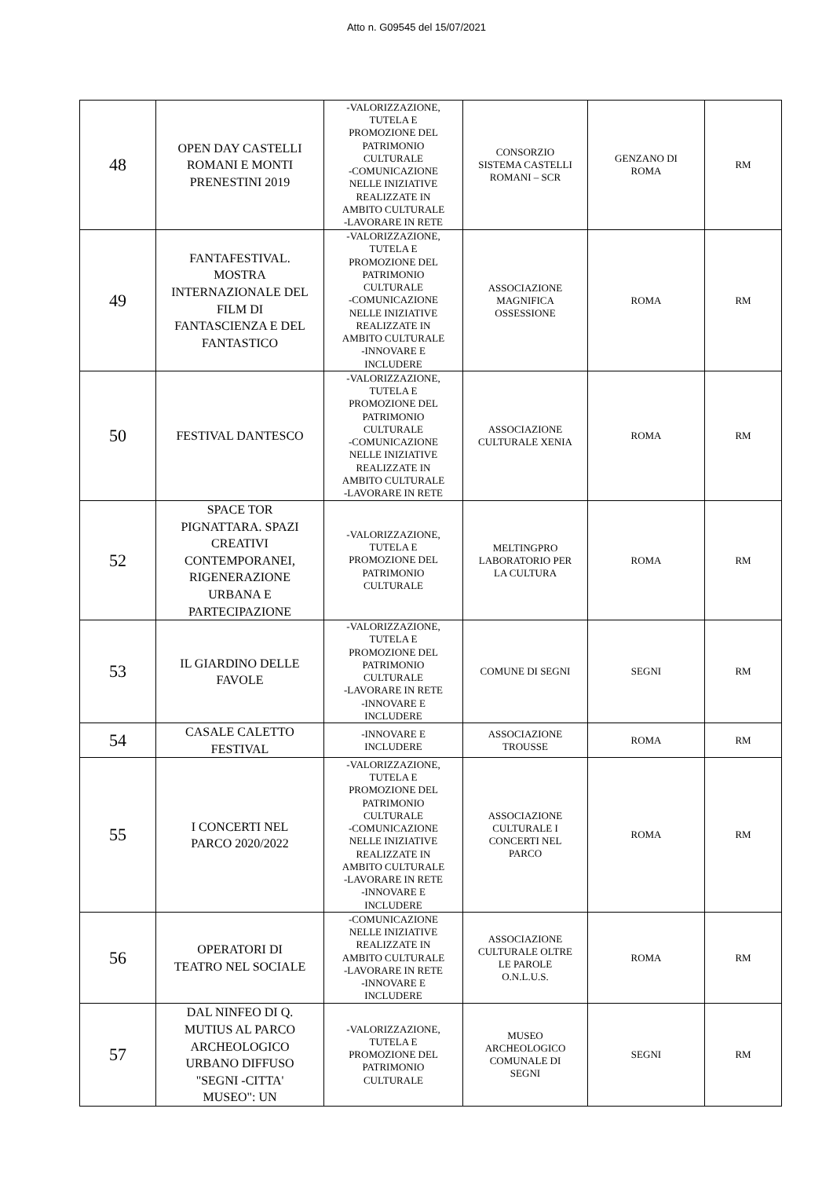Atto n. G09545 del 15/07/2021
| 48 | OPEN DAY CASTELLI ROMANI E MONTI PRENESTINI 2019 | -VALORIZZAZIONE, TUTELA E PROMOZIONE DEL PATRIMONIO CULTURALE -COMUNICAZIONE NELLE INIZIATIVE REALIZZATE IN AMBITO CULTURALE -LAVORARE IN RETE | CONSORZIO SISTEMA CASTELLI ROMANI – SCR | GENZANO DI ROMA | RM |
| 49 | FANTAFESTIVAL. MOSTRA INTERNAZIONALE DEL FILM DI FANTASCIENZA E DEL FANTASTICO | -VALORIZZAZIONE, TUTELA E PROMOZIONE DEL PATRIMONIO CULTURALE -COMUNICAZIONE NELLE INIZIATIVE REALIZZATE IN AMBITO CULTURALE -INNOVARE E INCLUDERE | ASSOCIAZIONE MAGNIFICA OSSESSIONE | ROMA | RM |
| 50 | FESTIVAL DANTESCO | -VALORIZZAZIONE, TUTELA E PROMOZIONE DEL PATRIMONIO CULTURALE -COMUNICAZIONE NELLE INIZIATIVE REALIZZATE IN AMBITO CULTURALE -LAVORARE IN RETE | ASSOCIAZIONE CULTURALE XENIA | ROMA | RM |
| 52 | SPACE TOR PIGNATTARA. SPAZI CREATIVI CONTEMPORANEI, RIGENERAZIONE URBANA E PARTECIPAZIONE | -VALORIZZAZIONE, TUTELA E PROMOZIONE DEL PATRIMONIO CULTURALE | MELTINGPRO LABORATORIO PER LA CULTURA | ROMA | RM |
| 53 | IL GIARDINO DELLE FAVOLE | -VALORIZZAZIONE, TUTELA E PROMOZIONE DEL PATRIMONIO CULTURALE -LAVORARE IN RETE -INNOVARE E INCLUDERE | COMUNE DI SEGNI | SEGNI | RM |
| 54 | CASALE CALETTO FESTIVAL | -INNOVARE E INCLUDERE | ASSOCIAZIONE TROUSSE | ROMA | RM |
| 55 | I CONCERTI NEL PARCO 2020/2022 | -VALORIZZAZIONE, TUTELA E PROMOZIONE DEL PATRIMONIO CULTURALE -COMUNICAZIONE NELLE INIZIATIVE REALIZZATE IN AMBITO CULTURALE -LAVORARE IN RETE -INNOVARE E INCLUDERE | ASSOCIAZIONE CULTURALE I CONCERTI NEL PARCO | ROMA | RM |
| 56 | OPERATORI DI TEATRO NEL SOCIALE | -COMUNICAZIONE NELLE INIZIATIVE REALIZZATE IN AMBITO CULTURALE -LAVORARE IN RETE -INNOVARE E INCLUDERE | ASSOCIAZIONE CULTURALE OLTRE LE PAROLE O.N.L.U.S. | ROMA | RM |
| 57 | DAL NINFEO DI Q. MUTIUS AL PARCO ARCHEOLOGICO URBANO DIFFUSO "SEGNI -CITTA' MUSEO": UN | -VALORIZZAZIONE, TUTELA E PROMOZIONE DEL PATRIMONIO CULTURALE | MUSEO ARCHEOLOGICO COMUNALE DI SEGNI | SEGNI | RM |